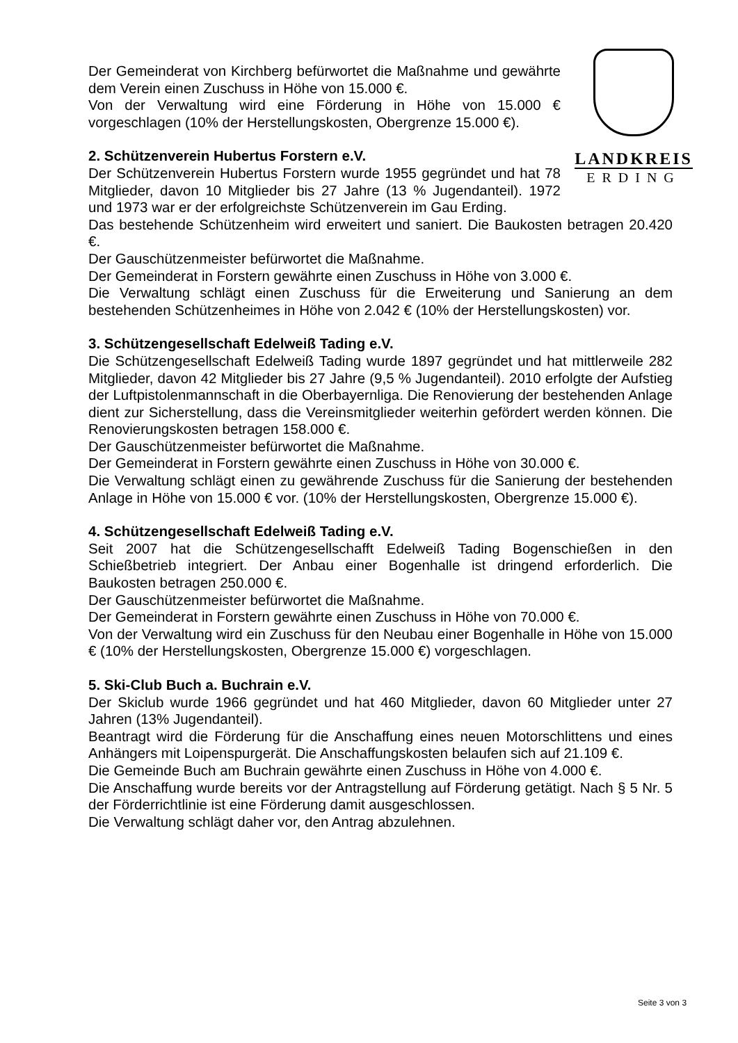LANDKREIS
ERDING
Der Gemeinderat von Kirchberg befürwortet die Maßnahme und gewährte dem Verein einen Zuschuss in Höhe von 15.000 €.
Von der Verwaltung wird eine Förderung in Höhe von 15.000 € vorgeschlagen (10% der Herstellungskosten, Obergrenze 15.000 €).
2. Schützenverein Hubertus Forstern e.V.
Der Schützenverein Hubertus Forstern wurde 1955 gegründet und hat 78 Mitglieder, davon 10 Mitglieder bis 27 Jahre (13 % Jugendanteil). 1972 und 1973 war er der erfolgreichste Schützenverein im Gau Erding.
Das bestehende Schützenheim wird erweitert und saniert. Die Baukosten betragen 20.420 €.
Der Gauschützenmeister befürwortet die Maßnahme.
Der Gemeinderat in Forstern gewährte einen Zuschuss in Höhe von 3.000 €.
Die Verwaltung schlägt einen Zuschuss für die Erweiterung und Sanierung an dem bestehenden Schützenheimes in Höhe von 2.042 € (10% der Herstellungskosten) vor.
3. Schützengesellschaft Edelweiß Tading e.V.
Die Schützengesellschaft Edelweiß Tading wurde 1897 gegründet und hat mittlerweile 282 Mitglieder, davon 42 Mitglieder bis 27 Jahre (9,5 % Jugendanteil). 2010 erfolgte der Aufstieg der Luftpistolenmannschaft in die Oberbayernliga. Die Renovierung der bestehenden Anlage dient zur Sicherstellung, dass die Vereinsmitglieder weiterhin gefördert werden können. Die Renovierungskosten betragen 158.000 €.
Der Gauschützenmeister befürwortet die Maßnahme.
Der Gemeinderat in Forstern gewährte einen Zuschuss in Höhe von 30.000 €.
Die Verwaltung schlägt einen zu gewährende Zuschuss für die Sanierung der bestehenden Anlage in Höhe von 15.000 € vor. (10% der Herstellungskosten, Obergrenze 15.000 €).
4. Schützengesellschaft Edelweiß Tading e.V.
Seit 2007 hat die Schützengesellschafft Edelweiß Tading Bogenschießen in den Schießbetrieb integriert. Der Anbau einer Bogenhalle ist dringend erforderlich. Die Baukosten betragen 250.000 €.
Der Gauschützenmeister befürwortet die Maßnahme.
Der Gemeinderat in Forstern gewährte einen Zuschuss in Höhe von 70.000 €.
Von der Verwaltung wird ein Zuschuss für den Neubau einer Bogenhalle in Höhe von 15.000 € (10% der Herstellungskosten, Obergrenze 15.000 €) vorgeschlagen.
5. Ski-Club Buch a. Buchrain e.V.
Der Skiclub wurde 1966 gegründet und hat 460 Mitglieder, davon 60 Mitglieder unter 27 Jahren (13% Jugendanteil).
Beantragt wird die Förderung für die Anschaffung eines neuen Motorschlittens und eines Anhängers mit Loipenspurgerät. Die Anschaffungskosten belaufen sich auf 21.109 €.
Die Gemeinde Buch am Buchrain gewährte einen Zuschuss in Höhe von 4.000 €.
Die Anschaffung wurde bereits vor der Antragstellung auf Förderung getätigt. Nach § 5 Nr. 5 der Förderrichtlinie ist eine Förderung damit ausgeschlossen.
Die Verwaltung schlägt daher vor, den Antrag abzulehnen.
Seite 3 von 3